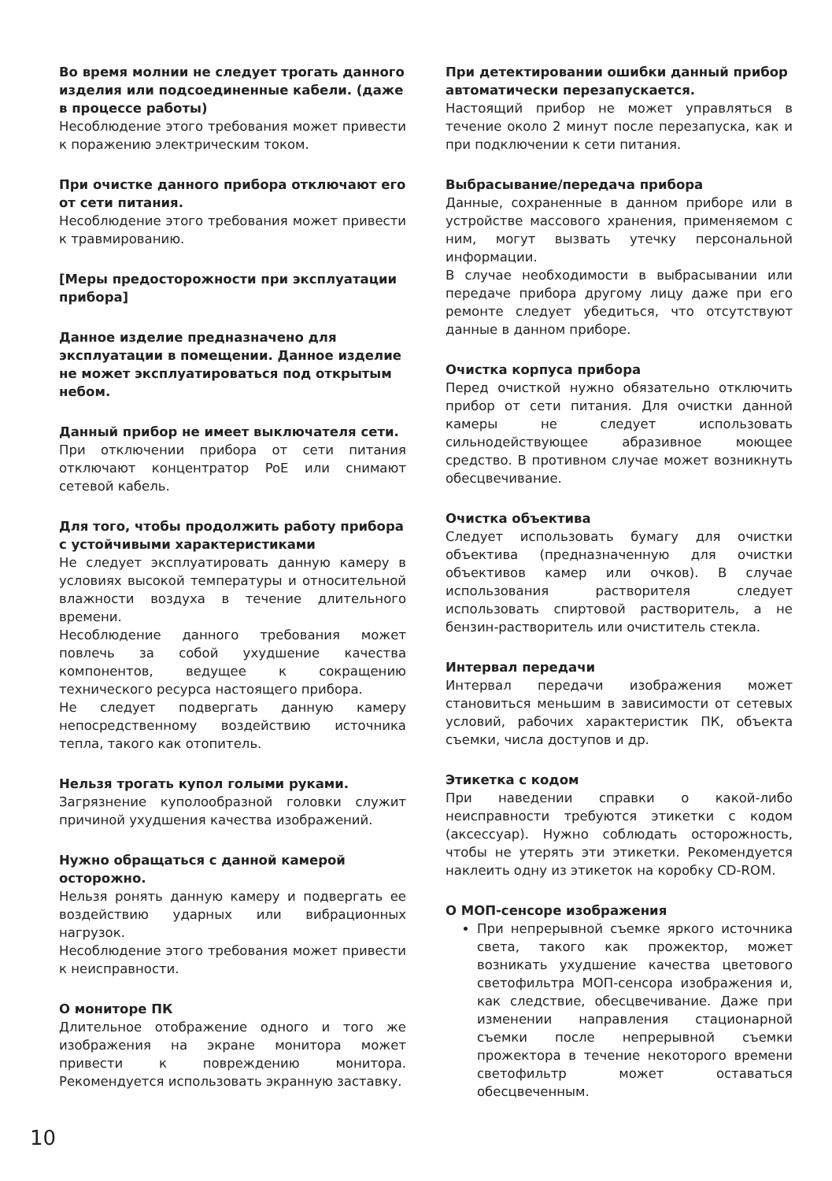Во время молнии не следует трогать данного изделия или подсоединенные кабели. (даже в процессе работы)
Несоблюдение этого требования может привести к поражению электрическим током.
При очистке данного прибора отключают его от сети питания.
Несоблюдение этого требования может привести к травмированию.
[Меры предосторожности при эксплуатации прибора]
Данное изделие предназначено для эксплуатации в помещении. Данное изделие не может эксплуатироваться под открытым небом.
Данный прибор не имеет выключателя сети.
При отключении прибора от сети питания отключают концентратор PoE или снимают сетевой кабель.
Для того, чтобы продолжить работу прибора с устойчивыми характеристиками
Не следует эксплуатировать данную камеру в условиях высокой температуры и относительной влажности воздуха в течение длительного времени.
Несоблюдение данного требования может повлечь за собой ухудшение качества компонентов, ведущее к сокращению технического ресурса настоящего прибора.
Не следует подвергать данную камеру непосредственному воздействию источника тепла, такого как отопитель.
Нельзя трогать купол голыми руками.
Загрязнение куполообразной головки служит причиной ухудшения качества изображений.
Нужно обращаться с данной камерой осторожно.
Нельзя ронять данную камеру и подвергать ее воздействию ударных или вибрационных нагрузок.
Несоблюдение этого требования может привести к неисправности.
О мониторе ПК
Длительное отображение одного и того же изображения на экране монитора может привести к повреждению монитора. Рекомендуется использовать экранную заставку.
При детектировании ошибки данный прибор автоматически перезапускается.
Настоящий прибор не может управляться в течение около 2 минут после перезапуска, как и при подключении к сети питания.
Выбрасывание/передача прибора
Данные, сохраненные в данном приборе или в устройстве массового хранения, применяемом с ним, могут вызвать утечку персональной информации.
В случае необходимости в выбрасывании или передаче прибора другому лицу даже при его ремонте следует убедиться, что отсутствуют данные в данном приборе.
Очистка корпуса прибора
Перед очисткой нужно обязательно отключить прибор от сети питания. Для очистки данной камеры не следует использовать сильнодействующее абразивное моющее средство. В противном случае может возникнуть обесцвечивание.
Очистка объектива
Следует использовать бумагу для очистки объектива (предназначенную для очистки объективов камер или очков). В случае использования растворителя следует использовать спиртовой растворитель, а не бензин-растворитель или очиститель стекла.
Интервал передачи
Интервал передачи изображения может становиться меньшим в зависимости от сетевых условий, рабочих характеристик ПК, объекта съемки, числа доступов и др.
Этикетка с кодом
При наведении справки о какой-либо неисправности требуются этикетки с кодом (аксессуар). Нужно соблюдать осторожность, чтобы не утерять эти этикетки. Рекомендуется наклеить одну из этикеток на коробку CD-ROM.
О МОП-сенсоре изображения
При непрерывной съемке яркого источника света, такого как прожектор, может возникать ухудшение качества цветового светофильтра МОП-сенсора изображения и, как следствие, обесцвечивание. Даже при изменении направления стационарной съемки после непрерывной съемки прожектора в течение некоторого времени светофильтр может оставаться обесцвеченным.
10